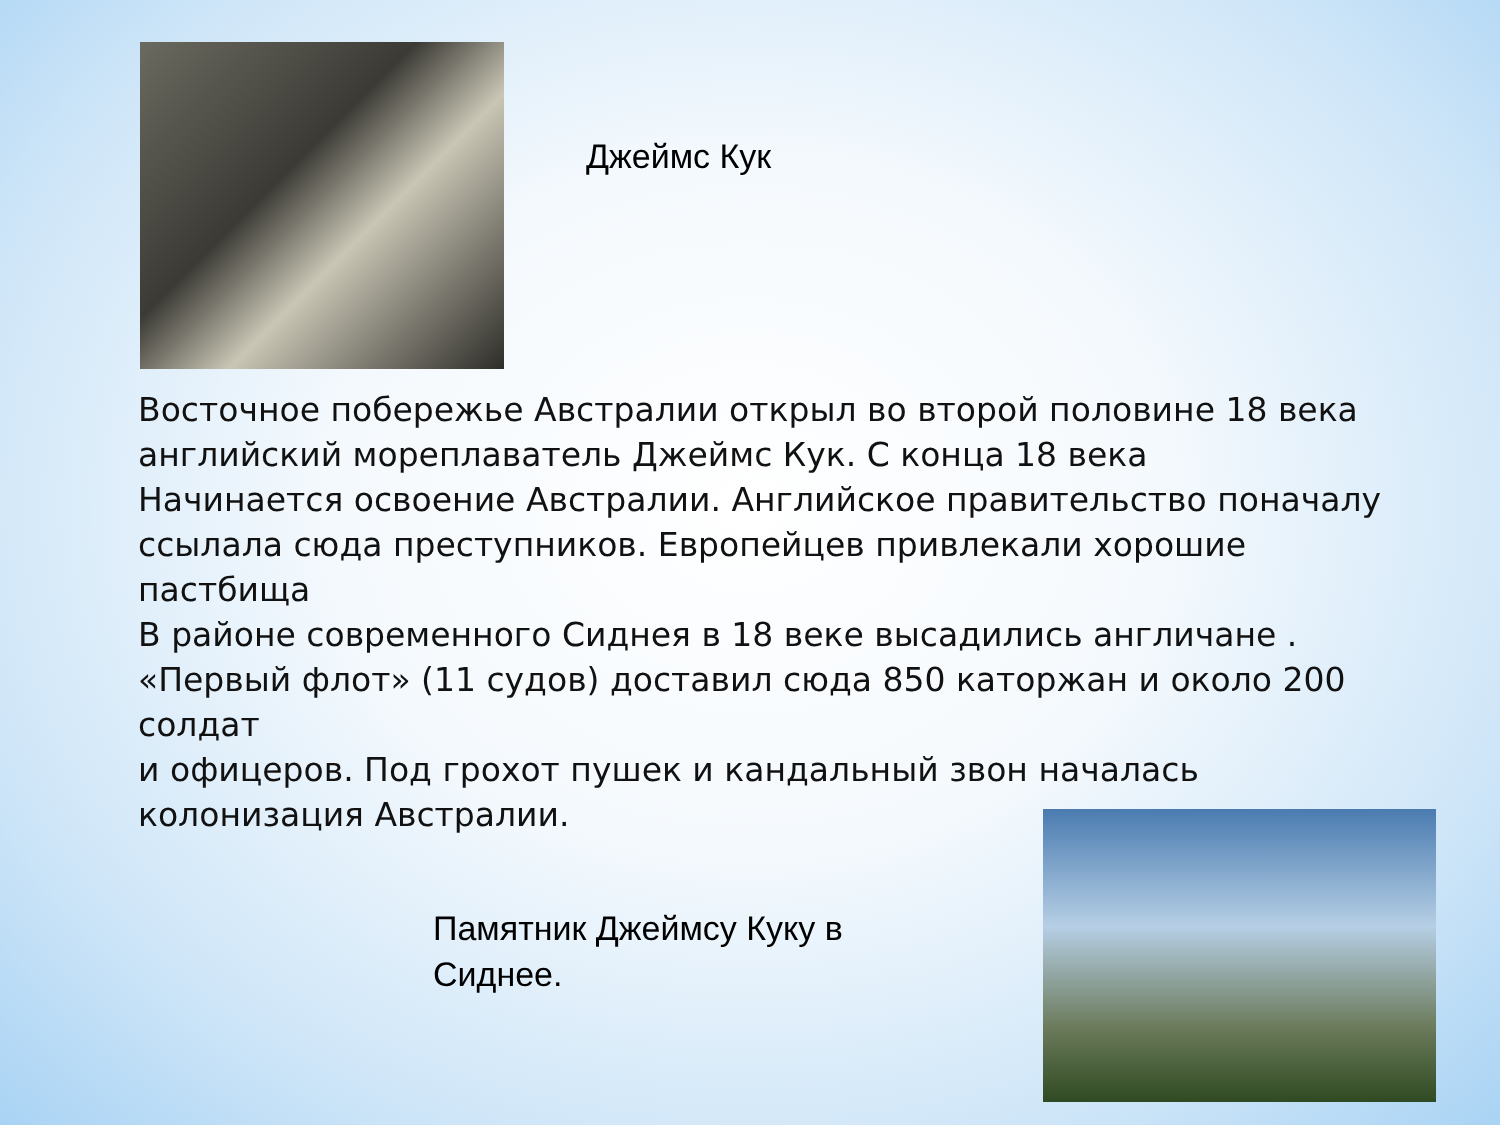Джеймс Кук
Восточное побережье Австралии открыл во второй половине 18 века
английский мореплаватель Джеймс Кук. С конца 18 века
Начинается освоение Австралии. Английское правительство поначалу
ссылала сюда преступников. Европейцев привлекали хорошие
пастбища
В районе современного Сиднея в 18 веке высадились англичане .
«Первый флот» (11 судов) доставил сюда 850 каторжан и около 200
солдат
и офицеров. Под грохот пушек и кандальный звон началась
колонизация Австралии.
Памятник Джеймсу Куку в Сиднее.